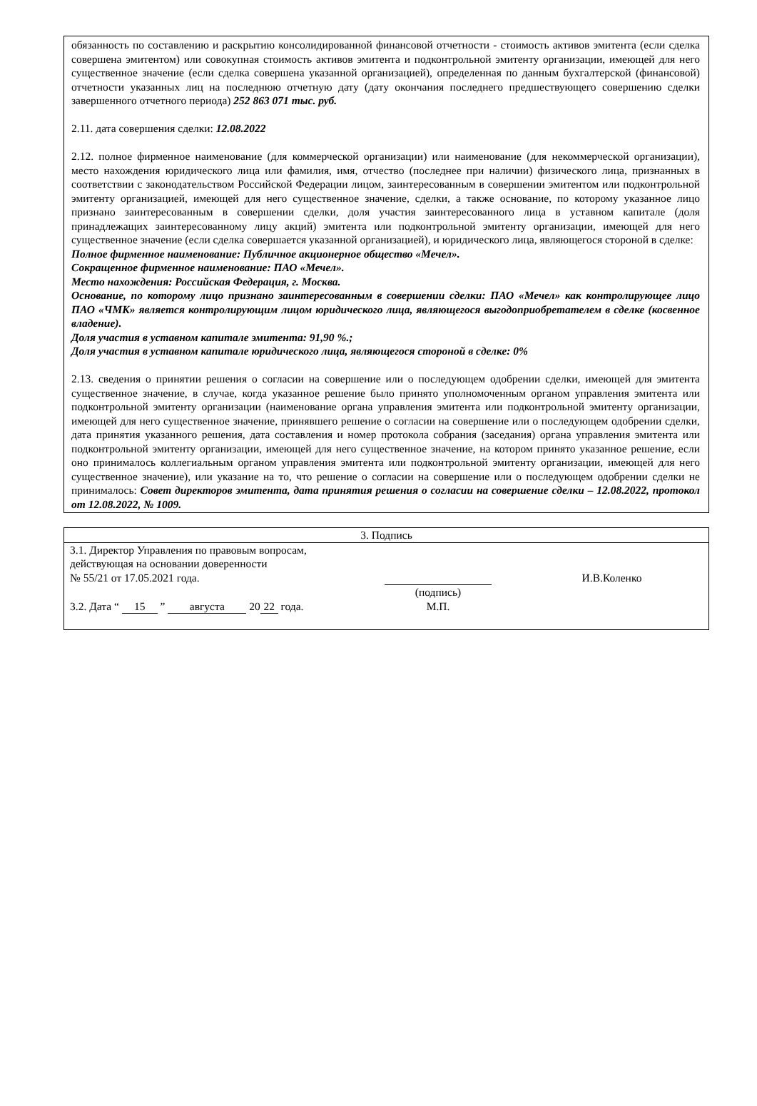обязанность по составлению и раскрытию консолидированной финансовой отчетности - стоимость активов эмитента (если сделка совершена эмитентом) или совокупная стоимость активов эмитента и подконтрольной эмитенту организации, имеющей для него существенное значение (если сделка совершена указанной организацией), определенная по данным бухгалтерской (финансовой) отчетности указанных лиц на последнюю отчетную дату (дату окончания последнего предшествующего совершению сделки завершенного отчетного периода) 252 863 071 тыс. руб.
2.11. дата совершения сделки: 12.08.2022
2.12. полное фирменное наименование (для коммерческой организации) или наименование (для некоммерческой организации), место нахождения юридического лица или фамилия, имя, отчество (последнее при наличии) физического лица, признанных в соответствии с законодательством Российской Федерации лицом, заинтересованным в совершении эмитентом или подконтрольной эмитенту организацией, имеющей для него существенное значение, сделки, а также основание, по которому указанное лицо признано заинтересованным в совершении сделки, доля участия заинтересованного лица в уставном капитале (доля принадлежащих заинтересованному лицу акций) эмитента или подконтрольной эмитенту организации, имеющей для него существенное значение (если сделка совершается указанной организацией), и юридического лица, являющегося стороной в сделке:
Полное фирменное наименование: Публичное акционерное общество «Мечел».
Сокращенное фирменное наименование: ПАО «Мечел».
Место нахождения: Российская Федерация, г. Москва.
Основание, по которому лицо признано заинтересованным в совершении сделки: ПАО «Мечел» как контролирующее лицо ПАО «ЧМК» является контролирующим лицом юридического лица, являющегося выгодоприобретателем в сделке (косвенное владение).
Доля участия в уставном капитале эмитента: 91,90 %.;
Доля участия в уставном капитале юридического лица, являющегося стороной в сделке: 0%
2.13. сведения о принятии решения о согласии на совершение или о последующем одобрении сделки, имеющей для эмитента существенное значение, в случае, когда указанное решение было принято уполномоченным органом управления эмитента или подконтрольной эмитенту организации (наименование органа управления эмитента или подконтрольной эмитенту организации, имеющей для него существенное значение, принявшего решение о согласии на совершение или о последующем одобрении сделки, дата принятия указанного решения, дата составления и номер протокола собрания (заседания) органа управления эмитента или подконтрольной эмитенту организации, имеющей для него существенное значение, на котором принято указанное решение, если оно принималось коллегиальным органом управления эмитента или подконтрольной эмитенту организации, имеющей для него существенное значение), или указание на то, что решение о согласии на совершение или о последующем одобрении сделки не принималось: Совет директоров эмитента, дата принятия решения о согласии на совершение сделки – 12.08.2022, протокол от 12.08.2022, № 1009.
| 3. Подпись | | |
| --- | --- | --- |
| 3.1. Директор Управления по правовым вопросам, действующая на основании доверенности № 55/21 от 17.05.2021 года. | (подпись) | И.В.Коленко |
| 3.2. Дата “ 15 ” августа 20 22 года. | М.П. | |